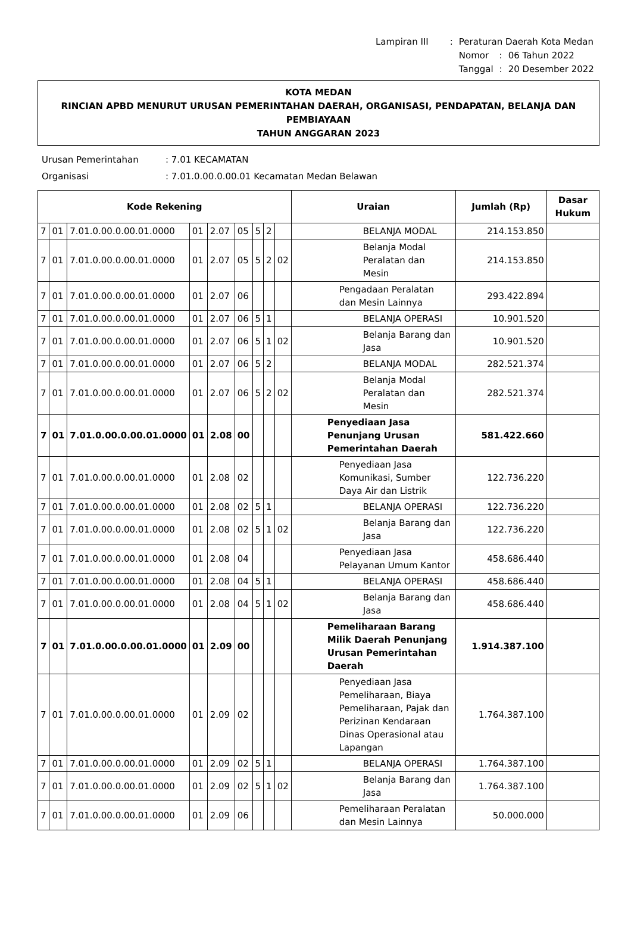| Lampiran III | : | Peraturan Daerah Kota Medan | | |
| | | Nomor | : | 06 Tahun 2022 |
| | | Tanggal | : | 20 Desember 2022 |
KOTA MEDAN
RINCIAN APBD MENURUT URUSAN PEMERINTAHAN DAERAH, ORGANISASI, PENDAPATAN, BELANJA DAN PEMBIAYAAN
TAHUN ANGGARAN 2023
| Urusan Pemerintahan | : 7.01 KECAMATAN |
| Organisasi | : 7.01.0.00.0.00.01 Kecamatan Medan Belawan |
| Kode Rekening | | | | | | | | | Uraian | Jumlah (Rp) | Dasar Hukum |
| --- | --- | --- | --- | --- | --- | --- | --- | --- | --- | --- | --- |
| 7 | 01 | 7.01.0.00.0.00.01.0000 | 01 | 2.07 | 05 | 5 | 2 | | BELANJA MODAL | 214.153.850 | |
| 7 | 01 | 7.01.0.00.0.00.01.0000 | 01 | 2.07 | 05 | 5 | 2 | 02 | Belanja Modal Peralatan dan Mesin | 214.153.850 | |
| 7 | 01 | 7.01.0.00.0.00.01.0000 | 01 | 2.07 | 06 | | | | Pengadaan Peralatan dan Mesin Lainnya | 293.422.894 | |
| 7 | 01 | 7.01.0.00.0.00.01.0000 | 01 | 2.07 | 06 | 5 | 1 | | BELANJA OPERASI | 10.901.520 | |
| 7 | 01 | 7.01.0.00.0.00.01.0000 | 01 | 2.07 | 06 | 5 | 1 | 02 | Belanja Barang dan Jasa | 10.901.520 | |
| 7 | 01 | 7.01.0.00.0.00.01.0000 | 01 | 2.07 | 06 | 5 | 2 | | BELANJA MODAL | 282.521.374 | |
| 7 | 01 | 7.01.0.00.0.00.01.0000 | 01 | 2.07 | 06 | 5 | 2 | 02 | Belanja Modal Peralatan dan Mesin | 282.521.374 | |
| 7 | 01 | 7.01.0.00.0.00.01.0000 | 01 | 2.08 | 00 | | | | Penyediaan Jasa Penunjang Urusan Pemerintahan Daerah | 581.422.660 | |
| 7 | 01 | 7.01.0.00.0.00.01.0000 | 01 | 2.08 | 02 | | | | Penyediaan Jasa Komunikasi, Sumber Daya Air dan Listrik | 122.736.220 | |
| 7 | 01 | 7.01.0.00.0.00.01.0000 | 01 | 2.08 | 02 | 5 | 1 | | BELANJA OPERASI | 122.736.220 | |
| 7 | 01 | 7.01.0.00.0.00.01.0000 | 01 | 2.08 | 02 | 5 | 1 | 02 | Belanja Barang dan Jasa | 122.736.220 | |
| 7 | 01 | 7.01.0.00.0.00.01.0000 | 01 | 2.08 | 04 | | | | Penyediaan Jasa Pelayanan Umum Kantor | 458.686.440 | |
| 7 | 01 | 7.01.0.00.0.00.01.0000 | 01 | 2.08 | 04 | 5 | 1 | | BELANJA OPERASI | 458.686.440 | |
| 7 | 01 | 7.01.0.00.0.00.01.0000 | 01 | 2.08 | 04 | 5 | 1 | 02 | Belanja Barang dan Jasa | 458.686.440 | |
| 7 | 01 | 7.01.0.00.0.00.01.0000 | 01 | 2.09 | 00 | | | | Pemeliharaan Barang Milik Daerah Penunjang Urusan Pemerintahan Daerah | 1.914.387.100 | |
| 7 | 01 | 7.01.0.00.0.00.01.0000 | 01 | 2.09 | 02 | | | | Penyediaan Jasa Pemeliharaan, Biaya Pemeliharaan, Pajak dan Perizinan Kendaraan Dinas Operasional atau Lapangan | 1.764.387.100 | |
| 7 | 01 | 7.01.0.00.0.00.01.0000 | 01 | 2.09 | 02 | 5 | 1 | | BELANJA OPERASI | 1.764.387.100 | |
| 7 | 01 | 7.01.0.00.0.00.01.0000 | 01 | 2.09 | 02 | 5 | 1 | 02 | Belanja Barang dan Jasa | 1.764.387.100 | |
| 7 | 01 | 7.01.0.00.0.00.01.0000 | 01 | 2.09 | 06 | | | | Pemeliharaan Peralatan dan Mesin Lainnya | 50.000.000 | |